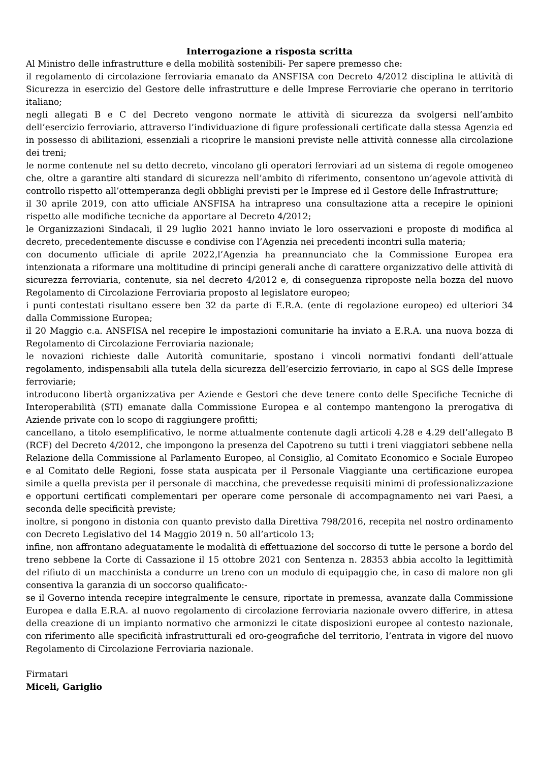Interrogazione a risposta scritta
Al Ministro delle infrastrutture e della mobilità sostenibili- Per sapere premesso che:
il regolamento di circolazione ferroviaria emanato da ANSFISA con Decreto 4/2012 disciplina le attività di Sicurezza in esercizio del Gestore delle infrastrutture e delle Imprese Ferroviarie che operano in territorio italiano;
negli allegati B e C del Decreto vengono normate le attività di sicurezza da svolgersi nell’ambito dell’esercizio ferroviario, attraverso l’individuazione di figure professionali certificate dalla stessa Agenzia ed in possesso di abilitazioni, essenziali a ricoprire le mansioni previste nelle attività connesse alla circolazione dei treni;
le norme contenute nel su detto decreto, vincolano gli operatori ferroviari ad un sistema di regole omogeneo che, oltre a garantire alti standard di sicurezza nell’ambito di riferimento, consentono un’agevole attività di controllo rispetto all’ottemperanza degli obblighi previsti per le Imprese ed il Gestore delle Infrastrutture;
il 30 aprile 2019, con atto ufficiale ANSFISA ha intrapreso una consultazione atta a recepire le opinioni rispetto alle modifiche tecniche da apportare al Decreto 4/2012;
le Organizzazioni Sindacali, il 29 luglio 2021 hanno inviato le loro osservazioni e proposte di modifica al decreto, precedentemente discusse e condivise con l’Agenzia nei precedenti incontri sulla materia;
con documento ufficiale di aprile 2022,l’Agenzia ha preannunciato che la Commissione Europea era intenzionata a riformare una moltitudine di principi generali anche di carattere organizzativo delle attività di sicurezza ferroviaria, contenute, sia nel decreto 4/2012 e, di conseguenza riproposte nella bozza del nuovo Regolamento di Circolazione Ferroviaria proposto al legislatore europeo;
i punti contestati risultano essere ben 32 da parte di E.R.A. (ente di regolazione europeo) ed ulteriori 34 dalla Commissione Europea;
il 20 Maggio c.a. ANSFISA nel recepire le impostazioni comunitarie ha inviato a E.R.A. una nuova bozza di Regolamento di Circolazione Ferroviaria nazionale;
le novazioni richieste dalle Autorità comunitarie, spostano i vincoli normativi fondanti dell’attuale regolamento, indispensabili alla tutela della sicurezza dell’esercizio ferroviario, in capo al SGS delle Imprese ferroviarie;
introducono libertà organizzativa per Aziende e Gestori che deve tenere conto delle Specifiche Tecniche di Interoperabilità (STI) emanate dalla Commissione Europea e al contempo mantengono la prerogativa di Aziende private con lo scopo di raggiungere profitti;
cancellano, a titolo esemplificativo, le norme attualmente contenute dagli articoli 4.28 e 4.29 dell’allegato B (RCF) del Decreto 4/2012, che impongono la presenza del Capotreno su tutti i treni viaggiatori sebbene nella Relazione della Commissione al Parlamento Europeo, al Consiglio, al Comitato Economico e Sociale Europeo e al Comitato delle Regioni, fosse stata auspicata per il Personale Viaggiante una certificazione europea simile a quella prevista per il personale di macchina, che prevedesse requisiti minimi di professionalizzazione e opportuni certificati complementari per operare come personale di accompagnamento nei vari Paesi, a seconda delle specificità previste;
inoltre, si pongono in distonia con quanto previsto dalla Direttiva 798/2016, recepita nel nostro ordinamento con Decreto Legislativo del 14 Maggio 2019 n. 50 all’articolo 13;
infine, non affrontano adeguatamente le modalità di effettuazione del soccorso di tutte le persone a bordo del treno sebbene la Corte di Cassazione il 15 ottobre 2021 con Sentenza n. 28353 abbia accolto la legittimità del rifiuto di un macchinista a condurre un treno con un modulo di equipaggio che, in caso di malore non gli consentiva la garanzia di un soccorso qualificato:-
se il Governo intenda recepire integralmente le censure, riportate in premessa, avanzate dalla Commissione Europea e dalla E.R.A. al nuovo regolamento di circolazione ferroviaria nazionale ovvero differire, in attesa della creazione di un impianto normativo che armonizzi le citate disposizioni europee al contesto nazionale, con riferimento alle specificità infrastrutturali ed oro-geografiche del territorio, l’entrata in vigore del nuovo Regolamento di Circolazione Ferroviaria nazionale.
Firmatari
Miceli, Gariglio